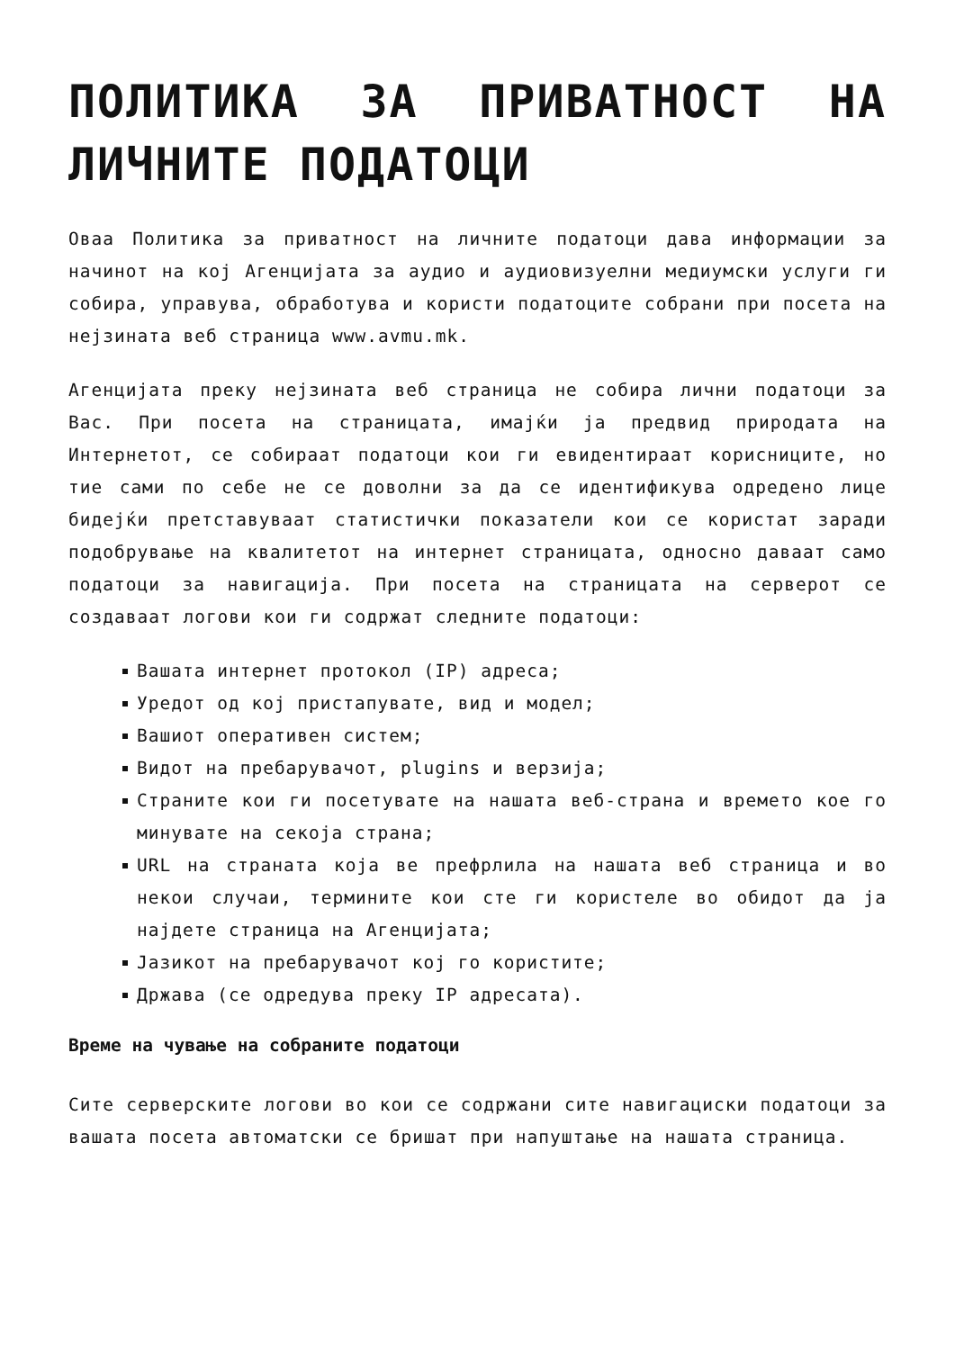ПОЛИТИКА ЗА ПРИВАТНОСТ НА ЛИЧНИТЕ ПОДАТОЦИ
Оваа Политика за приватност на личните податоци дава информации за начинот на кој Агенцијата за аудио и аудиовизуелни медиумски услуги ги собира, управува, обработува и користи податоците собрани при посета на нејзината веб страница www.avmu.mk.
Агенцијата преку нејзината веб страница не собира лични податоци за Вас. При посета на страницата, имајќи ја предвид природата на Интернетот, се собираат податоци кои ги евидентираат корисниците, но тие сами по себе не се доволни за да се идентификува одредено лице бидејќи претставуваат статистички показатели кои се користат заради подобрување на квалитетот на интернет страницата, односно даваат само податоци за навигација. При посета на страницата на серверот се создаваат логови кои ги содржат следните податоци:
Вашата интернет протокол (IP) адреса;
Уредот од кој пристапувате, вид и модел;
Вашиот оперативен систем;
Видот на пребарувачот, plugins и верзија;
Страните кои ги посетувате на нашата веб-страна и времето кое го минувате на секоја страна;
URL на страната која ве префрлила на нашата веб страница и во некои случаи, термините кои сте ги користеле во обидот да ја најдете страница на Агенцијата;
Јазикот на пребарувачот кој го користите;
Држава (се одредува преку IP адресата).
Време на чување на собраните податоци
Сите серверските логови во кои се содржани сите навигациски податоци за вашата посета автоматски се бришат при напуштање на нашата страница.